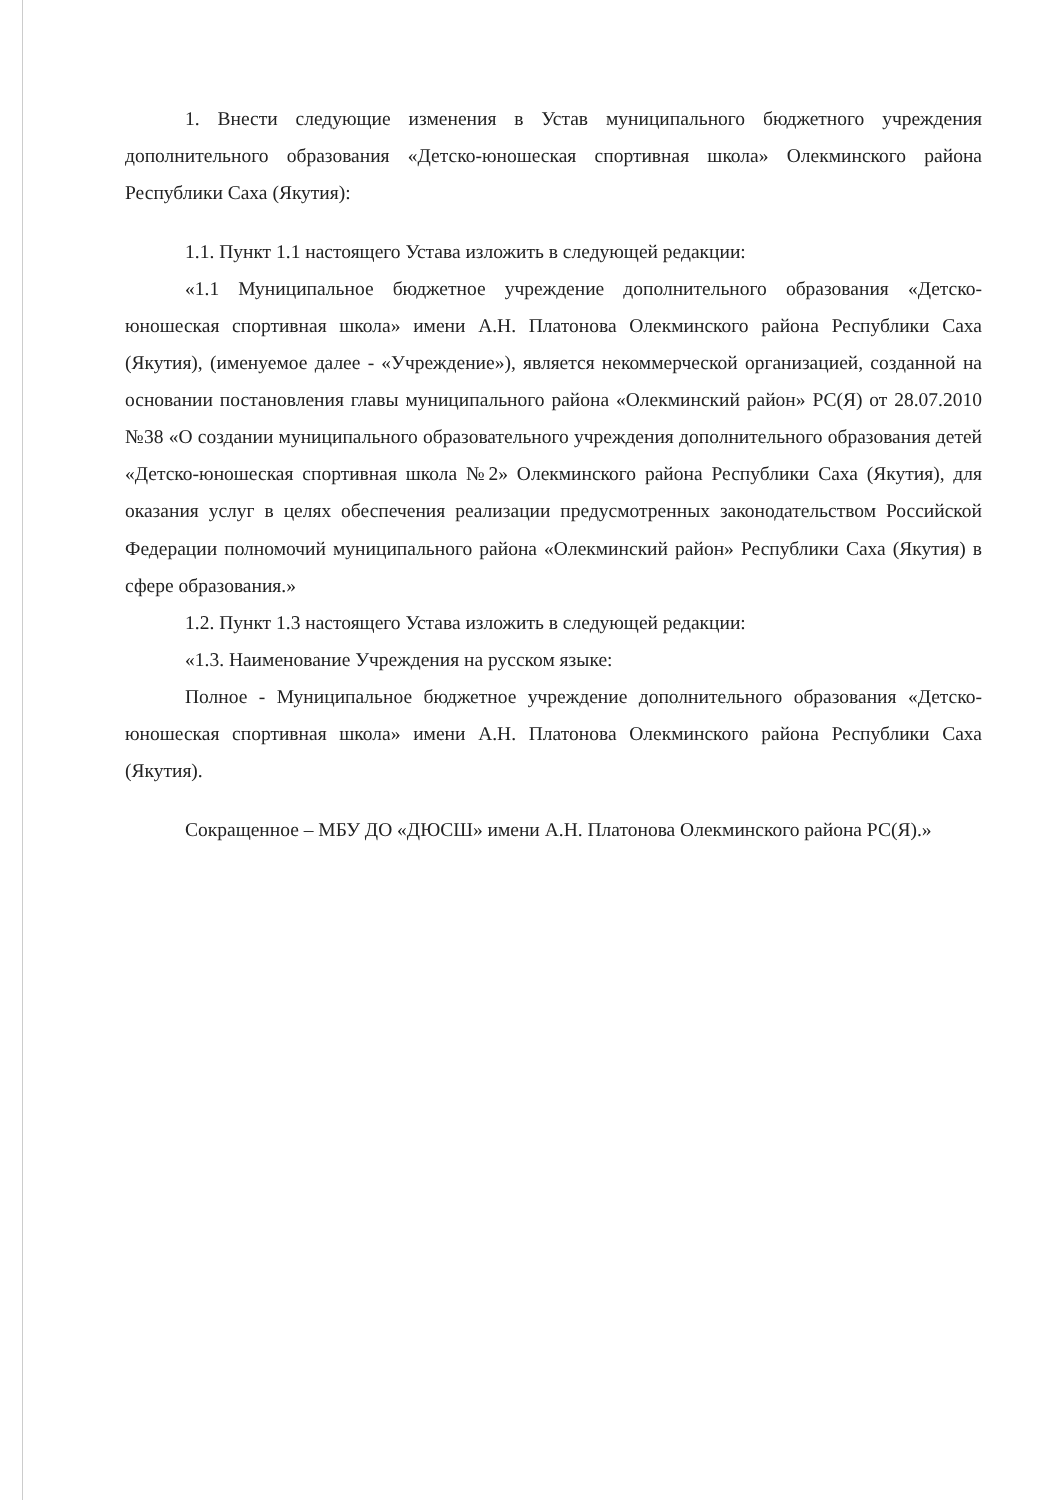1. Внести следующие изменения в Устав муниципального бюджетного учреждения дополнительного образования «Детско-юношеская спортивная школа» Олекминского района Республики Саха (Якутия):
1.1. Пункт 1.1 настоящего Устава изложить в следующей редакции:
«1.1 Муниципальное бюджетное учреждение дополнительного образования «Детско-юношеская спортивная школа» имени А.Н. Платонова Олекминского района Республики Саха (Якутия), (именуемое далее - «Учреждение»), является некоммерческой организацией, созданной на основании постановления главы муниципального района «Олекминский район» РС(Я) от 28.07.2010 №38 «О создании муниципального образовательного учреждения дополнительного образования детей «Детско-юношеская спортивная школа №2» Олекминского района Республики Саха (Якутия), для оказания услуг в целях обеспечения реализации предусмотренных законодательством Российской Федерации полномочий муниципального района «Олекминский район» Республики Саха (Якутия) в сфере образования.»
1.2. Пункт 1.3 настоящего Устава изложить в следующей редакции:
«1.3. Наименование Учреждения на русском языке:
Полное - Муниципальное бюджетное учреждение дополнительного образования «Детско-юношеская спортивная школа» имени А.Н. Платонова Олекминского района Республики Саха (Якутия).
Сокращенное – МБУ ДО «ДЮСШ» имени А.Н. Платонова Олекминского района РС(Я).»